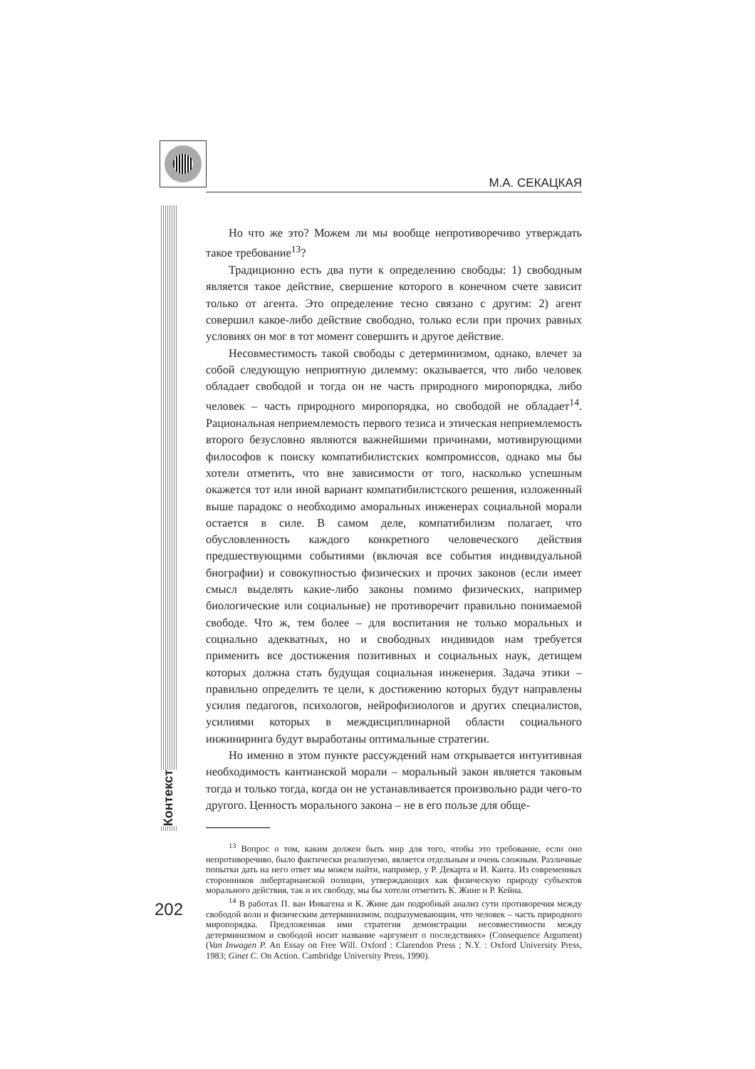М.А. СЕКАЦКАЯ
Контекст
Но что же это? Можем ли мы вообще непротиворечиво утверждать такое требование<sup>13</sup>?
Традиционно есть два пути к определению свободы: 1) свободным является такое действие, свершение которого в конечном счете зависит только от агента. Это определение тесно связано с другим: 2) агент совершил какое-либо действие свободно, только если при прочих равных условиях он мог в тот момент совершить и другое действие.
Несовместимость такой свободы с детерминизмом, однако, влечет за собой следующую неприятную дилемму: оказывается, что либо человек обладает свободой и тогда он не часть природного миропорядка, либо человек – часть природного миропорядка, но свободой не обладает<sup>14</sup>. Рациональная неприемлемость первого тезиса и этическая неприемлемость второго безусловно являются важнейшими причинами, мотивирующими философов к поиску компатибилистских компромиссов, однако мы бы хотели отметить, что вне зависимости от того, насколько успешным окажется тот или иной вариант компатибилистского решения, изложенный выше парадокс о необходимо аморальных инженерах социальной морали остается в силе. В самом деле, компатибилизм полагает, что обусловленность каждого конкретного человеческого действия предшествующими событиями (включая все события индивидуальной биографии) и совокупностью физических и прочих законов (если имеет смысл выделять какие-либо законы помимо физических, например биологические или социальные) не противоречит правильно понимаемой свободе. Что ж, тем более – для воспитания не только моральных и социально адекватных, но и свободных индивидов нам требуется применить все достижения позитивных и социальных наук, детищем которых должна стать будущая социальная инженерия. Задача этики – правильно определить те цели, к достижению которых будут направлены усилия педагогов, психологов, нейрофизиологов и других специалистов, усилиями которых в междисциплинарной области социального инжиниринга будут выработаны оптимальные стратегии.
Но именно в этом пункте рассуждений нам открывается интуитивная необходимость кантианской морали – моральный закон является таковым тогда и только тогда, когда он не устанавливается произвольно ради чего-то другого. Ценность морального закона – не в его пользе для обще-
<sup>13</sup> Вопрос о том, каким должен быть мир для того, чтобы это требование, если оно непротиворечиво, было фактически реализуемо, является отдельным и очень сложным. Различные попытки дать на него ответ мы можем найти, например, у Р. Декарта и И. Канта. Из современных сторонников либертарианской позиции, утверждающих как физическую природу субъектов морального действия, так и их свободу, мы бы хотели отметить К. Жине и Р. Кейна.
<sup>14</sup> В работах П. ван Инвагена и К. Жине дан подробный анализ сути противоречия между свободой воли и физическим детерминизмом, подразумевающим, что человек – часть природного миропорядка. Предложенная ими стратегия демонстрации несовместимости между детерминизмом и свободой носит название «аргумент о последствиях» (Consequence Argument) (Van Inwagen P. An Essay on Free Will. Oxford : Clarendon Press ; N.Y. : Oxford University Press, 1983; Ginet C. On Action. Cambridge University Press, 1990).
202